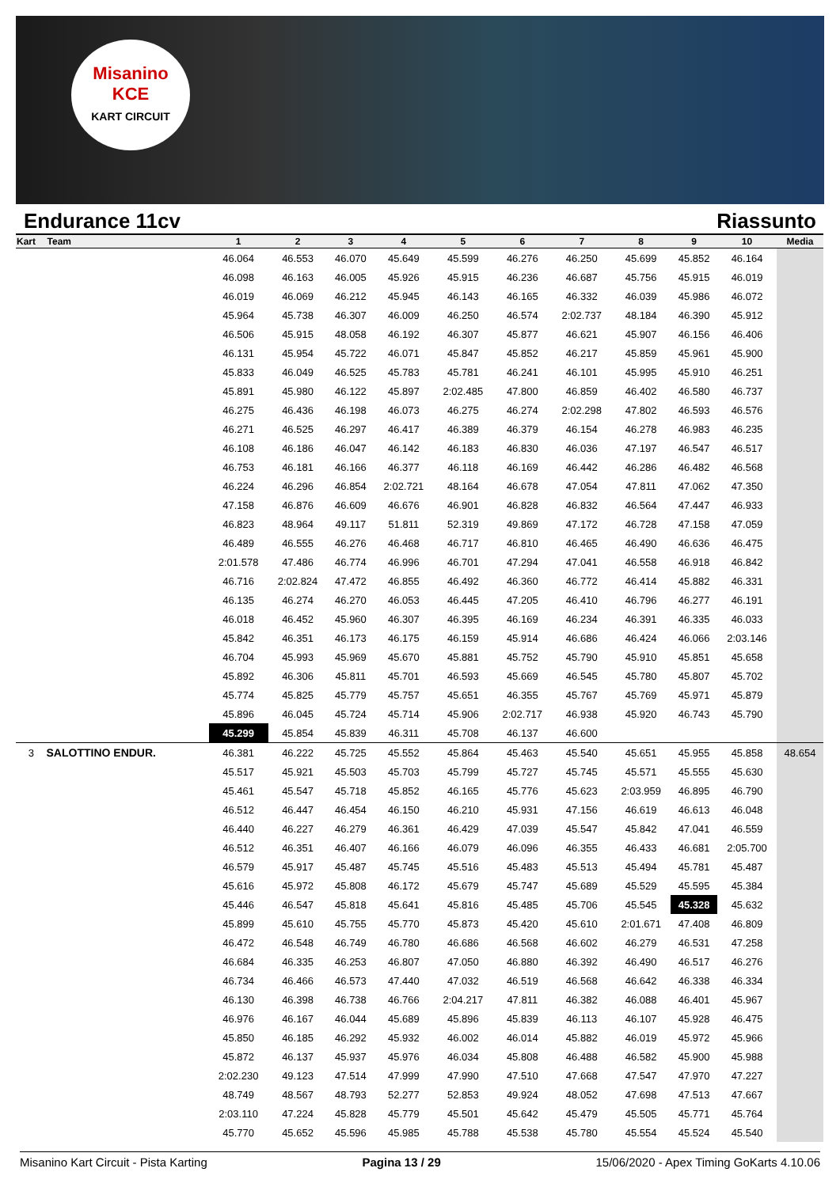Misanino
KCE
KART CIRCUIT
Endurance 11cv Riassunto
| Kart | Team | 1 | 2 | 3 | 4 | 5 | 6 | 7 | 8 | 9 | 10 | Media |
| --- | --- | --- | --- | --- | --- | --- | --- | --- | --- | --- | --- | --- |
| | | 46.064 | 46.553 | 46.070 | 45.649 | 45.599 | 46.276 | 46.250 | 45.699 | 45.852 | 46.164 | |
| | | 46.098 | 46.163 | 46.005 | 45.926 | 45.915 | 46.236 | 46.687 | 45.756 | 45.915 | 46.019 | |
| | | 46.019 | 46.069 | 46.212 | 45.945 | 46.143 | 46.165 | 46.332 | 46.039 | 45.986 | 46.072 | |
| | | 45.964 | 45.738 | 46.307 | 46.009 | 46.250 | 46.574 | 2:02.737 | 48.184 | 46.390 | 45.912 | |
| | | 46.506 | 45.915 | 48.058 | 46.192 | 46.307 | 45.877 | 46.621 | 45.907 | 46.156 | 46.406 | |
| | | 46.131 | 45.954 | 45.722 | 46.071 | 45.847 | 45.852 | 46.217 | 45.859 | 45.961 | 45.900 | |
| | | 45.833 | 46.049 | 46.525 | 45.783 | 45.781 | 46.241 | 46.101 | 45.995 | 45.910 | 46.251 | |
| | | 45.891 | 45.980 | 46.122 | 45.897 | 2:02.485 | 47.800 | 46.859 | 46.402 | 46.580 | 46.737 | |
| | | 46.275 | 46.436 | 46.198 | 46.073 | 46.275 | 46.274 | 2:02.298 | 47.802 | 46.593 | 46.576 | |
| | | 46.271 | 46.525 | 46.297 | 46.417 | 46.389 | 46.379 | 46.154 | 46.278 | 46.983 | 46.235 | |
| | | 46.108 | 46.186 | 46.047 | 46.142 | 46.183 | 46.830 | 46.036 | 47.197 | 46.547 | 46.517 | |
| | | 46.753 | 46.181 | 46.166 | 46.377 | 46.118 | 46.169 | 46.442 | 46.286 | 46.482 | 46.568 | |
| | | 46.224 | 46.296 | 46.854 | 2:02.721 | 48.164 | 46.678 | 47.054 | 47.811 | 47.062 | 47.350 | |
| | | 47.158 | 46.876 | 46.609 | 46.676 | 46.901 | 46.828 | 46.832 | 46.564 | 47.447 | 46.933 | |
| | | 46.823 | 48.964 | 49.117 | 51.811 | 52.319 | 49.869 | 47.172 | 46.728 | 47.158 | 47.059 | |
| | | 46.489 | 46.555 | 46.276 | 46.468 | 46.717 | 46.810 | 46.465 | 46.490 | 46.636 | 46.475 | |
| | | 2:01.578 | 47.486 | 46.774 | 46.996 | 46.701 | 47.294 | 47.041 | 46.558 | 46.918 | 46.842 | |
| | | 46.716 | 2:02.824 | 47.472 | 46.855 | 46.492 | 46.360 | 46.772 | 46.414 | 45.882 | 46.331 | |
| | | 46.135 | 46.274 | 46.270 | 46.053 | 46.445 | 47.205 | 46.410 | 46.796 | 46.277 | 46.191 | |
| | | 46.018 | 46.452 | 45.960 | 46.307 | 46.395 | 46.169 | 46.234 | 46.391 | 46.335 | 46.033 | |
| | | 45.842 | 46.351 | 46.173 | 46.175 | 46.159 | 45.914 | 46.686 | 46.424 | 46.066 | 2:03.146 | |
| | | 46.704 | 45.993 | 45.969 | 45.670 | 45.881 | 45.752 | 45.790 | 45.910 | 45.851 | 45.658 | |
| | | 45.892 | 46.306 | 45.811 | 45.701 | 46.593 | 45.669 | 46.545 | 45.780 | 45.807 | 45.702 | |
| | | 45.774 | 45.825 | 45.779 | 45.757 | 45.651 | 46.355 | 45.767 | 45.769 | 45.971 | 45.879 | |
| | | 45.896 | 46.045 | 45.724 | 45.714 | 45.906 | 2:02.717 | 46.938 | 45.920 | 46.743 | 45.790 | |
| | | 45.299 | 45.854 | 45.839 | 46.311 | 45.708 | 46.137 | 46.600 | | | | |
| 3 | SALOTTINO ENDUR. | 46.381 | 46.222 | 45.725 | 45.552 | 45.864 | 45.463 | 45.540 | 45.651 | 45.955 | 45.858 | 48.654 |
| | | 45.517 | 45.921 | 45.503 | 45.703 | 45.799 | 45.727 | 45.745 | 45.571 | 45.555 | 45.630 | |
| | | 45.461 | 45.547 | 45.718 | 45.852 | 46.165 | 45.776 | 45.623 | 2:03.959 | 46.895 | 46.790 | |
| | | 46.512 | 46.447 | 46.454 | 46.150 | 46.210 | 45.931 | 47.156 | 46.619 | 46.613 | 46.048 | |
| | | 46.440 | 46.227 | 46.279 | 46.361 | 46.429 | 47.039 | 45.547 | 45.842 | 47.041 | 46.559 | |
| | | 46.512 | 46.351 | 46.407 | 46.166 | 46.079 | 46.096 | 46.355 | 46.433 | 46.681 | 2:05.700 | |
| | | 46.579 | 45.917 | 45.487 | 45.745 | 45.516 | 45.483 | 45.513 | 45.494 | 45.781 | 45.487 | |
| | | 45.616 | 45.972 | 45.808 | 46.172 | 45.679 | 45.747 | 45.689 | 45.529 | 45.595 | 45.384 | |
| | | 45.446 | 46.547 | 45.818 | 45.641 | 45.816 | 45.485 | 45.706 | 45.545 | 45.328 | 45.632 | |
| | | 45.899 | 45.610 | 45.755 | 45.770 | 45.873 | 45.420 | 45.610 | 2:01.671 | 47.408 | 46.809 | |
| | | 46.472 | 46.548 | 46.749 | 46.780 | 46.686 | 46.568 | 46.602 | 46.279 | 46.531 | 47.258 | |
| | | 46.684 | 46.335 | 46.253 | 46.807 | 47.050 | 46.880 | 46.392 | 46.490 | 46.517 | 46.276 | |
| | | 46.734 | 46.466 | 46.573 | 47.440 | 47.032 | 46.519 | 46.568 | 46.642 | 46.338 | 46.334 | |
| | | 46.130 | 46.398 | 46.738 | 46.766 | 2:04.217 | 47.811 | 46.382 | 46.088 | 46.401 | 45.967 | |
| | | 46.976 | 46.167 | 46.044 | 45.689 | 45.896 | 45.839 | 46.113 | 46.107 | 45.928 | 46.475 | |
| | | 45.850 | 46.185 | 46.292 | 45.932 | 46.002 | 46.014 | 45.882 | 46.019 | 45.972 | 45.966 | |
| | | 45.872 | 46.137 | 45.937 | 45.976 | 46.034 | 45.808 | 46.488 | 46.582 | 45.900 | 45.988 | |
| | | 2:02.230 | 49.123 | 47.514 | 47.999 | 47.990 | 47.510 | 47.668 | 47.547 | 47.970 | 47.227 | |
| | | 48.749 | 48.567 | 48.793 | 52.277 | 52.853 | 49.924 | 48.052 | 47.698 | 47.513 | 47.667 | |
| | | 2:03.110 | 47.224 | 45.828 | 45.779 | 45.501 | 45.642 | 45.479 | 45.505 | 45.771 | 45.764 | |
| | | 45.770 | 45.652 | 45.596 | 45.985 | 45.788 | 45.538 | 45.780 | 45.554 | 45.524 | 45.540 | |
Misanino Kart Circuit - Pista Karting Pagina 13 / 29 15/06/2020 - Apex Timing GoKarts 4.10.06